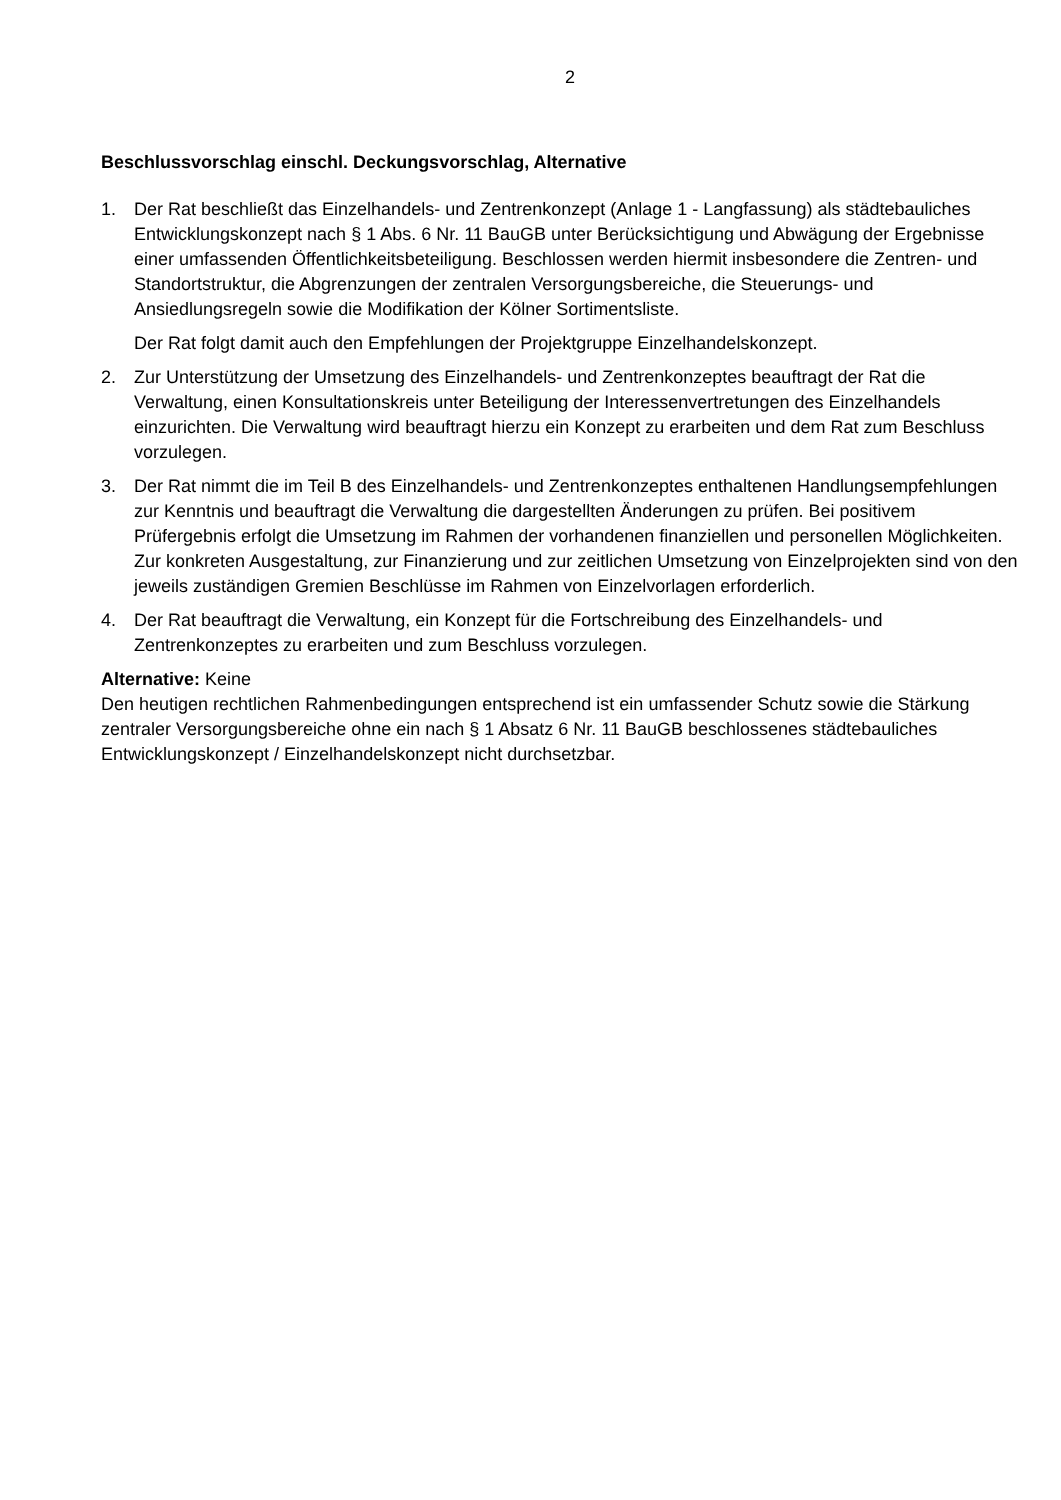2
Beschlussvorschlag einschl. Deckungsvorschlag, Alternative
1. Der Rat beschließt das Einzelhandels- und Zentrenkonzept (Anlage 1 - Langfassung) als städtebauliches Entwicklungskonzept nach § 1 Abs. 6 Nr. 11 BauGB unter Berücksichtigung und Abwägung der Ergebnisse einer umfassenden Öffentlichkeitsbeteiligung. Beschlossen werden hiermit insbesondere die Zentren- und Standortstruktur, die Abgrenzungen der zentralen Versorgungsbereiche, die Steuerungs- und Ansiedlungsregeln sowie die Modifikation der Kölner Sortimentsliste.
Der Rat folgt damit auch den Empfehlungen der Projektgruppe Einzelhandelskonzept.
2. Zur Unterstützung der Umsetzung des Einzelhandels- und Zentrenkonzeptes beauftragt der Rat die Verwaltung, einen Konsultationskreis unter Beteiligung der Interessenvertretungen des Einzelhandels einzurichten. Die Verwaltung wird beauftragt hierzu ein Konzept zu erarbeiten und dem Rat zum Beschluss vorzulegen.
3. Der Rat nimmt die im Teil B des Einzelhandels- und Zentrenkonzeptes enthaltenen Handlungsempfehlungen zur Kenntnis und beauftragt die Verwaltung die dargestellten Änderungen zu prüfen. Bei positivem Prüfergebnis erfolgt die Umsetzung im Rahmen der vorhandenen finanziellen und personellen Möglichkeiten. Zur konkreten Ausgestaltung, zur Finanzierung und zur zeitlichen Umsetzung von Einzelprojekten sind von den jeweils zuständigen Gremien Beschlüsse im Rahmen von Einzelvorlagen erforderlich.
4. Der Rat beauftragt die Verwaltung, ein Konzept für die Fortschreibung des Einzelhandels- und Zentrenkonzeptes zu erarbeiten und zum Beschluss vorzulegen.
Alternative: Keine
Den heutigen rechtlichen Rahmenbedingungen entsprechend ist ein umfassender Schutz sowie die Stärkung zentraler Versorgungsbereiche ohne ein nach § 1 Absatz 6 Nr. 11 BauGB beschlossenes städtebauliches Entwicklungskonzept / Einzelhandelskonzept nicht durchsetzbar.